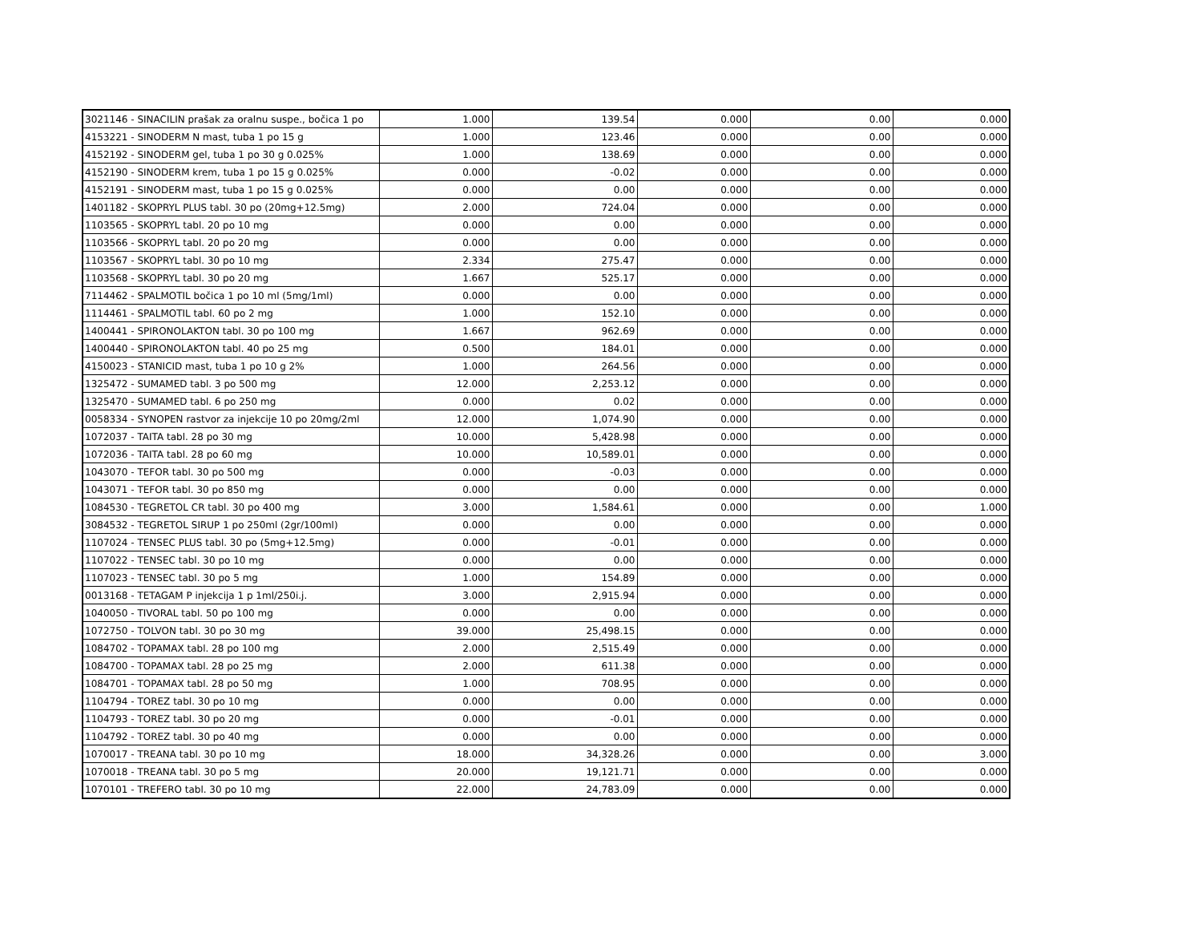| 3021146 - SINACILIN prašak za oralnu suspe., bočica 1 po | 1.000 | 139.54 | 0.000 | 0.00 | 0.000 |
| 4153221 - SINODERM N mast, tuba 1 po 15 g | 1.000 | 123.46 | 0.000 | 0.00 | 0.000 |
| 4152192 - SINODERM gel, tuba 1 po 30 g 0.025% | 1.000 | 138.69 | 0.000 | 0.00 | 0.000 |
| 4152190 - SINODERM krem, tuba 1 po 15 g 0.025% | 0.000 | -0.02 | 0.000 | 0.00 | 0.000 |
| 4152191 - SINODERM mast, tuba 1 po 15 g 0.025% | 0.000 | 0.00 | 0.000 | 0.00 | 0.000 |
| 1401182 - SKOPRYL PLUS tabl. 30 po (20mg+12.5mg) | 2.000 | 724.04 | 0.000 | 0.00 | 0.000 |
| 1103565 - SKOPRYL tabl. 20 po 10 mg | 0.000 | 0.00 | 0.000 | 0.00 | 0.000 |
| 1103566 - SKOPRYL tabl. 20 po 20 mg | 0.000 | 0.00 | 0.000 | 0.00 | 0.000 |
| 1103567 - SKOPRYL tabl. 30 po 10 mg | 2.334 | 275.47 | 0.000 | 0.00 | 0.000 |
| 1103568 - SKOPRYL tabl. 30 po 20 mg | 1.667 | 525.17 | 0.000 | 0.00 | 0.000 |
| 7114462 - SPALMOTIL bočica 1 po 10 ml (5mg/1ml) | 0.000 | 0.00 | 0.000 | 0.00 | 0.000 |
| 1114461 - SPALMOTIL tabl. 60 po 2 mg | 1.000 | 152.10 | 0.000 | 0.00 | 0.000 |
| 1400441 - SPIRONOLAKTON tabl. 30 po 100 mg | 1.667 | 962.69 | 0.000 | 0.00 | 0.000 |
| 1400440 - SPIRONOLAKTON tabl. 40 po 25 mg | 0.500 | 184.01 | 0.000 | 0.00 | 0.000 |
| 4150023 - STANICID mast, tuba 1 po 10 g 2% | 1.000 | 264.56 | 0.000 | 0.00 | 0.000 |
| 1325472 - SUMAMED tabl. 3 po 500 mg | 12.000 | 2,253.12 | 0.000 | 0.00 | 0.000 |
| 1325470 - SUMAMED tabl. 6 po 250 mg | 0.000 | 0.02 | 0.000 | 0.00 | 0.000 |
| 0058334 - SYNOPEN rastvor za injekcije 10 po 20mg/2ml | 12.000 | 1,074.90 | 0.000 | 0.00 | 0.000 |
| 1072037 - TAITA tabl. 28 po 30 mg | 10.000 | 5,428.98 | 0.000 | 0.00 | 0.000 |
| 1072036 - TAITA tabl. 28 po 60 mg | 10.000 | 10,589.01 | 0.000 | 0.00 | 0.000 |
| 1043070 - TEFOR tabl. 30 po 500 mg | 0.000 | -0.03 | 0.000 | 0.00 | 0.000 |
| 1043071 - TEFOR tabl. 30 po 850 mg | 0.000 | 0.00 | 0.000 | 0.00 | 0.000 |
| 1084530 - TEGRETOL CR tabl. 30 po 400 mg | 3.000 | 1,584.61 | 0.000 | 0.00 | 1.000 |
| 3084532 - TEGRETOL SIRUP 1 po 250ml (2gr/100ml) | 0.000 | 0.00 | 0.000 | 0.00 | 0.000 |
| 1107024 - TENSEC PLUS tabl. 30 po (5mg+12.5mg) | 0.000 | -0.01 | 0.000 | 0.00 | 0.000 |
| 1107022 - TENSEC tabl. 30 po 10 mg | 0.000 | 0.00 | 0.000 | 0.00 | 0.000 |
| 1107023 - TENSEC tabl. 30 po 5 mg | 1.000 | 154.89 | 0.000 | 0.00 | 0.000 |
| 0013168 - TETAGAM P injekcija 1 p 1ml/250i.j. | 3.000 | 2,915.94 | 0.000 | 0.00 | 0.000 |
| 1040050 - TIVORAL tabl. 50 po 100 mg | 0.000 | 0.00 | 0.000 | 0.00 | 0.000 |
| 1072750 - TOLVON tabl. 30 po 30 mg | 39.000 | 25,498.15 | 0.000 | 0.00 | 0.000 |
| 1084702 - TOPAMAX tabl. 28 po 100 mg | 2.000 | 2,515.49 | 0.000 | 0.00 | 0.000 |
| 1084700 - TOPAMAX tabl. 28 po 25 mg | 2.000 | 611.38 | 0.000 | 0.00 | 0.000 |
| 1084701 - TOPAMAX tabl. 28 po 50 mg | 1.000 | 708.95 | 0.000 | 0.00 | 0.000 |
| 1104794 - TOREZ tabl. 30 po 10 mg | 0.000 | 0.00 | 0.000 | 0.00 | 0.000 |
| 1104793 - TOREZ tabl. 30 po 20 mg | 0.000 | -0.01 | 0.000 | 0.00 | 0.000 |
| 1104792 - TOREZ tabl. 30 po 40 mg | 0.000 | 0.00 | 0.000 | 0.00 | 0.000 |
| 1070017 - TREANA tabl. 30 po 10 mg | 18.000 | 34,328.26 | 0.000 | 0.00 | 3.000 |
| 1070018 - TREANA tabl. 30 po 5 mg | 20.000 | 19,121.71 | 0.000 | 0.00 | 0.000 |
| 1070101 - TREFERO tabl. 30 po 10 mg | 22.000 | 24,783.09 | 0.000 | 0.00 | 0.000 |